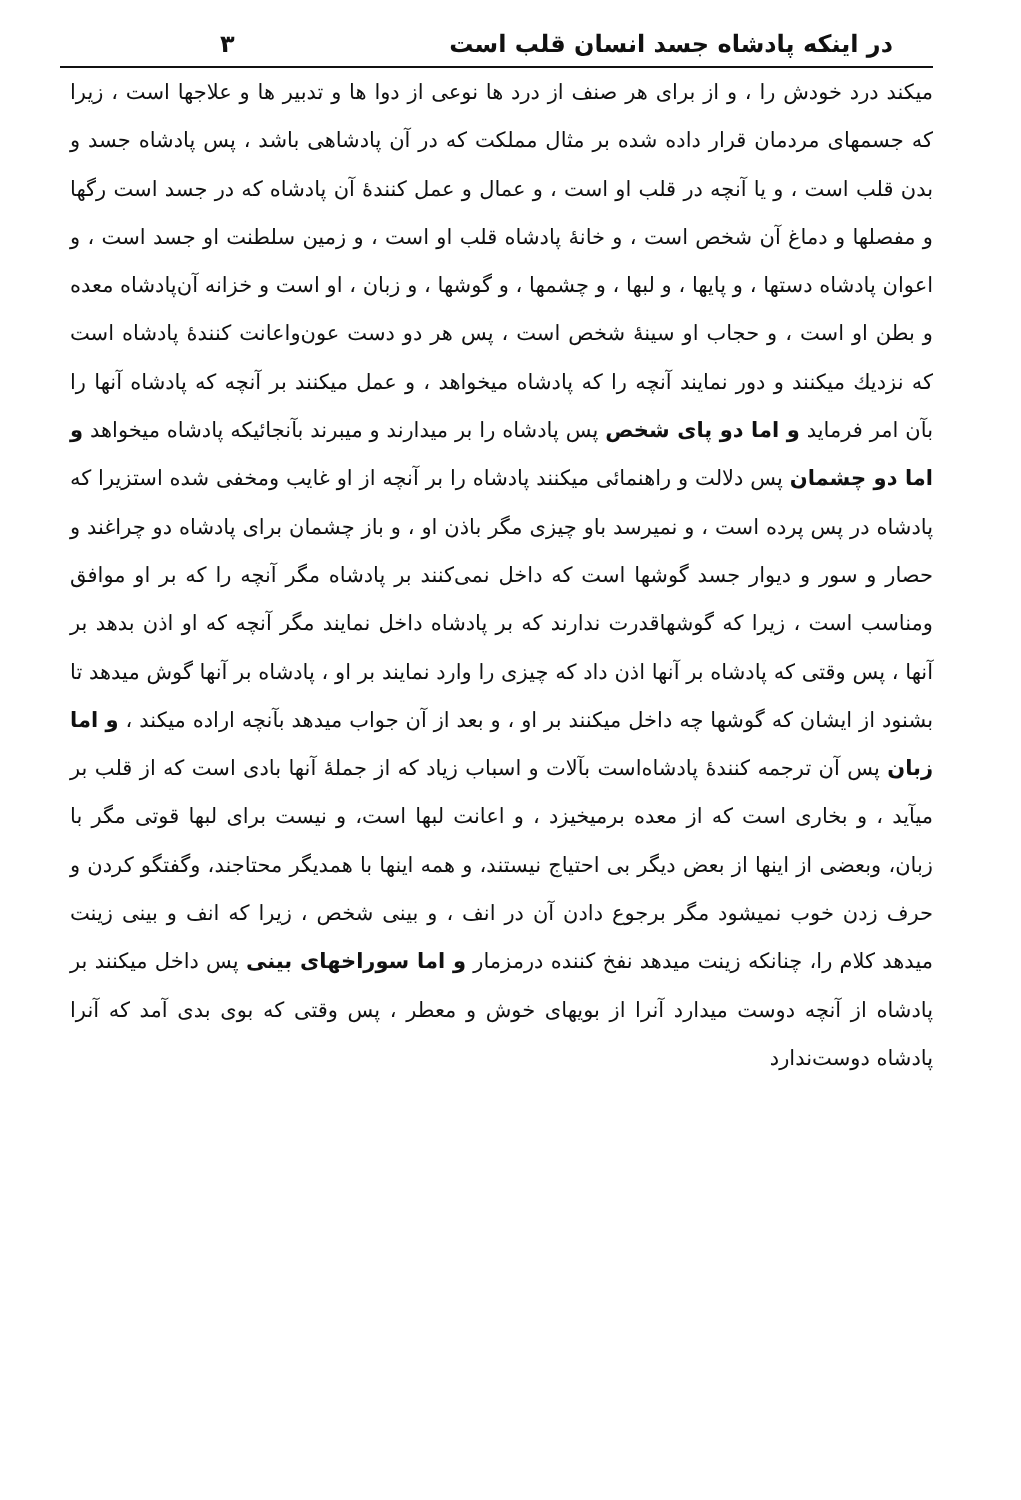در اینکه پادشاه جسد انسان قلب است ۳
میکند درد خودش را ، و از برای هر صنف از درد ها نوعی از دوا ها و تدبیر ها و علاجها است ، زیرا که جسمهای مردمان قرار داده شده بر مثال مملکت که در آن پادشاهی باشد ، پس پادشاه جسد و بدن قلب است ، و یا آنچه در قلب او است ، و عمال و عمل کنندهٔ آن پادشاه که در جسد است رگها و مفصلها و دماغ آن شخص است ، و خانهٔ پادشاه قلب او است ، و زمین سلطنت او جسد است ، و اعوان پادشاه دستها ، و پایها ، و لبها ، و چشمها ، و گوشها ، و زبان ، او است و خزانه آن‌پادشاه معده و بطن او است ، و حجاب او سینهٔ شخص است ، پس هر دو دست عون‌واعانت کنندهٔ پادشاه است که نزدیك میکنند و دور نمایند آنچه را که پادشاه میخواهد ، و عمل میکنند بر آنچه که پادشاه آنها را بآن امر فرماید و اما دو پای شخص پس پادشاه را بر میدارند و میبرند بآنجائیکه پادشاه میخواهد و اما دو چشمان پس دلالت و راهنمائی میکنند پادشاه را بر آنچه از او غایب ومخفی شده استزیرا که پادشاه در پس پرده است ، و نمیرسد باو چیزی مگر باذن او ، و باز چشمان برای پادشاه دو چراغند و حصار و سور و دیوار جسد گوشها است که داخل نمی‌کنند بر پادشاه مگر آنچه را که بر او موافق ومناسب است ، زیرا که گوشهاقدرت ندارند که بر پادشاه داخل نمایند مگر آنچه که او اذن بدهد بر آنها ، پس وقتی که پادشاه بر آنها اذن داد که چیزی را وارد نمایند بر او ، پادشاه بر آنها گوش میدهد تا بشنود از ایشان که گوشها چه داخل میکنند بر او ، و بعد از آن جواب میدهد بآنچه اراده میکند ، و اما زبان پس آن ترجمه کنندهٔ پادشاه‌است بآلات و اسباب زیاد که از جملهٔ آنها بادی است که از قلب بر میآید ، و بخاری است که از معده برمیخیزد ، و اعانت لبها است، و نیست برای لبها قوتی مگر با زبان، وبعضی از اینها از بعض دیگر بی احتیاج نیستند، و همه اینها با همدیگر محتاجند، وگفتگو کردن و حرف زدن خوب نمیشود مگر برجوع دادن آن در انف ، و بینی شخص ، زیرا که انف و بینی زینت میدهد کلام را، چنانکه زینت میدهد نفخ کننده درمزمار و اما سوراخهای بینی پس داخل میکنند بر پادشاه از آنچه دوست میدارد آنرا از بویهای خوش و معطر ، پس وقتی که بوی بدی آمد که آنرا پادشاه دوست‌ندارد